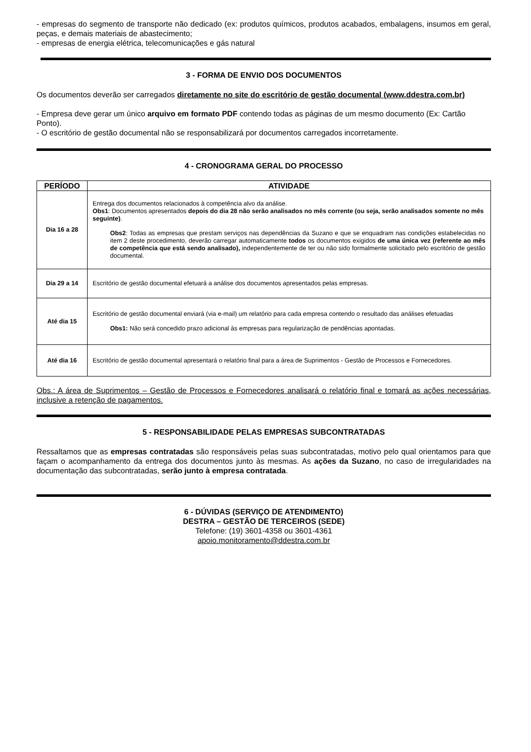- empresas do segmento de transporte não dedicado (ex: produtos químicos, produtos acabados, embalagens, insumos em geral, peças, e demais materiais de abastecimento;
- empresas de energia elétrica, telecomunicações e gás natural
3 - FORMA DE ENVIO DOS DOCUMENTOS
Os documentos deverão ser carregados diretamente no site do escritório de gestão documental (www.ddestra.com.br)
- Empresa deve gerar um único arquivo em formato PDF contendo todas as páginas de um mesmo documento (Ex: Cartão Ponto).
- O escritório de gestão documental não se responsabilizará por documentos carregados incorretamente.
4 - CRONOGRAMA GERAL DO PROCESSO
| PERÍODO | ATIVIDADE |
| --- | --- |
| Dia 16 a 28 | Entrega dos documentos relacionados à competência alvo da análise. Obs1 : Documentos apresentados depois do dia 28 não serão analisados no mês corrente (ou seja, serão analisados somente no mês seguinte) . Obs2 : Todas as empresas que prestam serviços nas dependências da Suzano e que se enquadram nas condições estabelecidas no item 2 deste procedimento, deverão carregar automaticamente todos os documentos exigidos de uma única vez (referente ao mês de competência que está sendo analisado), independentemente de ter ou não sido formalmente solicitado pelo escritório de gestão documental. |
| Dia 29 a 14 | Escritório de gestão documental efetuará a análise dos documentos apresentados pelas empresas. |
| Até dia 15 | Escritório de gestão documental enviará (via e-mail) um relatório para cada empresa contendo o resultado das análises efetuadas Obs1: Não será concedido prazo adicional às empresas para regularização de pendências apontadas. |
| Até dia 16 | Escritório de gestão documental apresentará o relatório final para a área de Suprimentos - Gestão de Processos e Fornecedores. |
Obs.: A área de Suprimentos – Gestão de Processos e Fornecedores analisará o relatório final e tomará as ações necessárias, inclusive a retenção de pagamentos.
5 - RESPONSABILIDADE PELAS EMPRESAS SUBCONTRATADAS
Ressaltamos que as empresas contratadas são responsáveis pelas suas subcontratadas, motivo pelo qual orientamos para que façam o acompanhamento da entrega dos documentos junto às mesmas. As ações da Suzano, no caso de irregularidades na documentação das subcontratadas, serão junto à empresa contratada.
6 - DÚVIDAS (SERVIÇO DE ATENDIMENTO)
DESTRA – GESTÃO DE TERCEIROS (SEDE)
Telefone: (19) 3601-4358 ou 3601-4361
apoio.monitoramento@ddestra.com.br